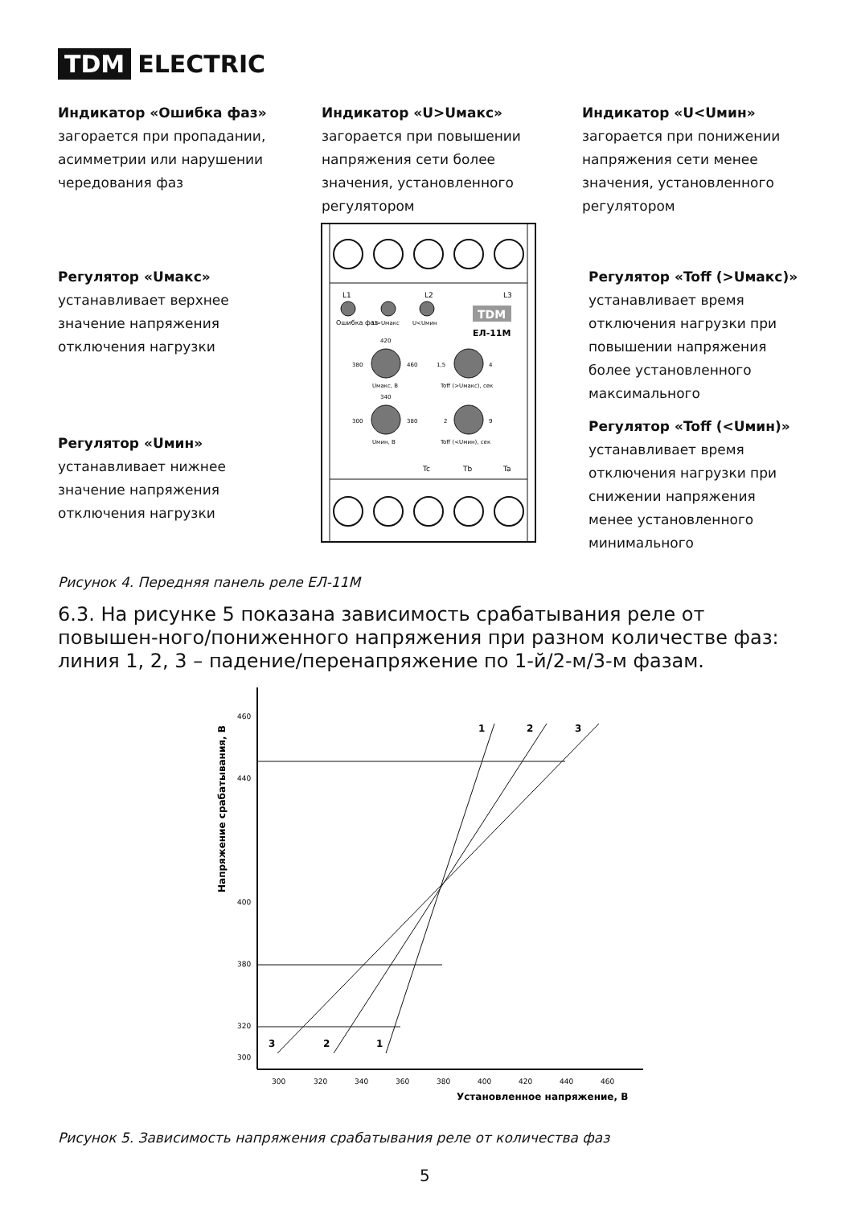TDM ELECTRIC
Индикатор «Ошибка фаз»
загорается при пропадании,
асимметрии или нарушении
чередования фаз
Индикатор «U>Uмакс»
загорается при повышении
напряжения сети более
значения, установленного
регулятором
Индикатор «U<Uмин»
загорается при понижении
напряжения сети менее
значения, установленного
регулятором
Регулятор «Uмакс»
устанавливает верхнее
значение напряжения
отключения нагрузки
Регулятор «Toff (>Uмакс)»
устанавливает время
отключения нагрузки при
повышении напряжения
более установленного
максимального
Регулятор «Uмин»
устанавливает нижнее
значение напряжения
отключения нагрузки
Регулятор «Toff (<Uмин)»
устанавливает время
отключения нагрузки при
снижении напряжения
менее установленного
минимального
L1
L2
L3
Ошибка фаз
U>Uмакс
U<Uмин
TDM
ЕЛ-11М
380
460
420
Uмакс, В
1,5
4
Toff (>Uмакс), сек
300
380
340
Uмин, В
2
9
Toff (<Uмин), сек
Tc
Tb
Ta
Рисунок 4. Передняя панель реле ЕЛ-11М
6.3. На рисунке 5 показана зависимость срабатывания реле от повышен-ного/пониженного напряжения при разном количестве фаз: линия 1, 2, 3 – падение/перенапряжение по 1-й/2-м/3-м фазам.
Напряжение срабатывания, В
460
440
400
380
320
300
300
320
340
360
380
400
420
440
460
1
2
3
1
2
3
Установленное напряжение, В
Рисунок 5. Зависимость напряжения срабатывания реле от количества фаз
5